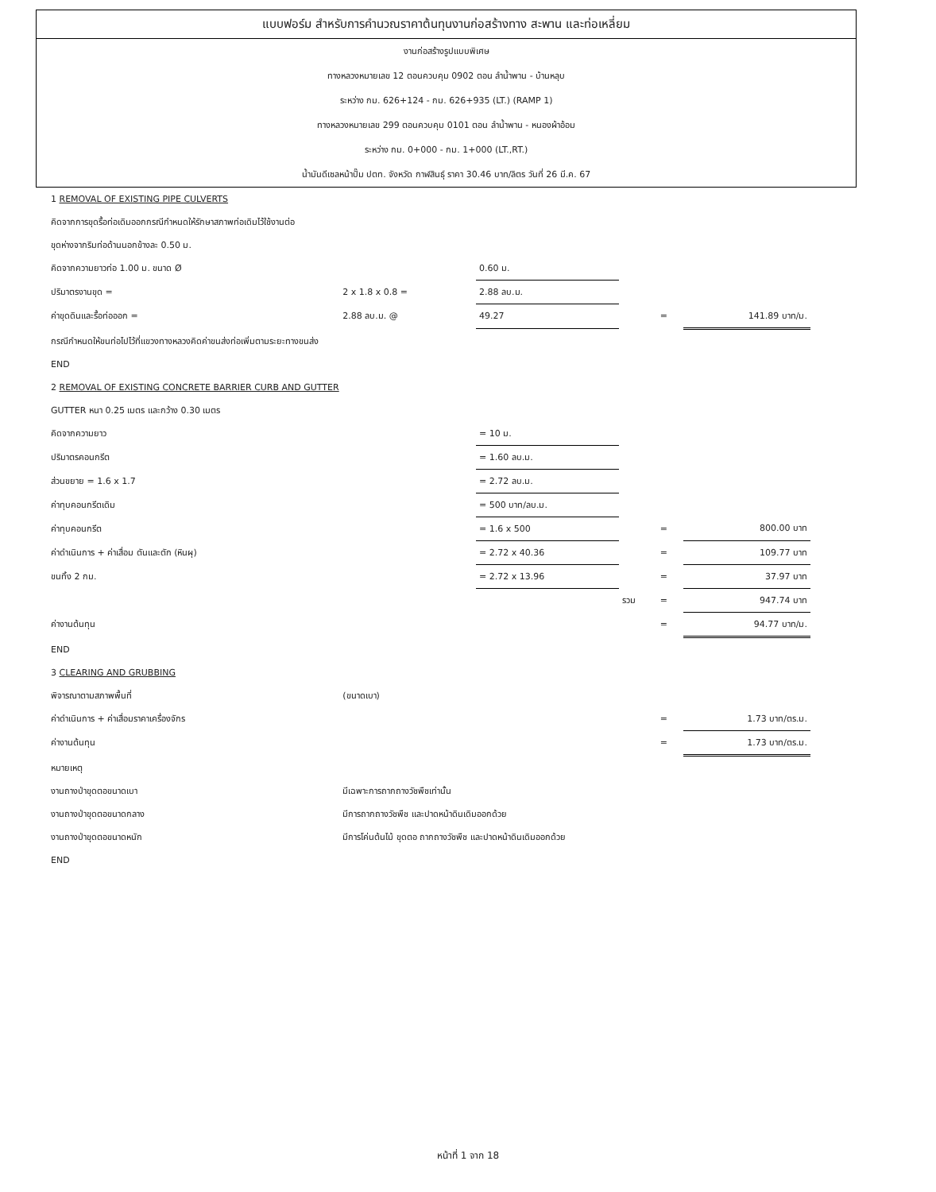แบบฟอร์ม สำหรับการคำนวณราคาต้นทุนงานก่อสร้างทาง สะพาน และท่อเหลี่ยม
งานก่อสร้างรูปแบบพิเศษ
ทางหลวงหมายเลข 12 ตอนควบคุม 0902 ตอน ลำน้ำพาน - บ้านหลุบ
ระหว่าง กม. 626+124 - กม. 626+935 (LT.) (RAMP 1)
ทางหลวงหมายเลข 299 ตอนควบคุม 0101 ตอน ลำน้ำพาน - หนองผ้าอ้อม
ระหว่าง กม. 0+000 - กม. 1+000 (LT.,RT.)
น้ำมันดีเซลหน้าปั๊ม ปตท. จังหวัด กาฬสินธุ์ ราคา 30.46 บาท/ลิตร วันที่ 26 มี.ค. 67
| 1 REMOVAL OF EXISTING PIPE CULVERTS | | | | | |
| คิดจากการขุดรื้อท่อเดิมออกกรณีกำหนดให้รักษาสภาพท่อเดิมไว้ใช้งานต่อ | | | | | |
| ขุดห่างจากริมท่อด้านนอกข้างละ 0.50 ม. | | | | | |
| คิดจากความยาวท่อ 1.00 ม. ขนาด Ø | | 0.60 ม. | | | |
| ปริมาตรงานขุด = | 2 x 1.8 x 0.8 = | 2.88 ลบ.ม. | | | |
| ค่าขุดดินและรื้อท่อออก = | 2.88 ลบ.ม. @ | 49.27 | | = | 141.89 บาท/ม. |
| กรณีกำหนดให้ขนท่อไปไว้ที่แขวงทางหลวงคิดค่าขนส่งท่อเพิ่มตามระยะทางขนส่ง | | | | | |
| END | | | | | |
| 2 REMOVAL OF EXISTING CONCRETE BARRIER CURB AND GUTTER | | | | | |
| GUTTER หนา 0.25 เมตร และกว้าง 0.30 เมตร | | | | | |
| คิดจากความยาว | | = 10 ม. | | | |
| ปริมาตรคอนกรีต | | = 1.60 ลบ.ม. | | | |
| ส่วนขยาย = 1.6 x 1.7 | | = 2.72 ลบ.ม. | | | |
| ค่าทุบคอนกรีตเดิม | | = 500 บาท/ลบ.ม. | | | |
| ค่าทุบคอนกรีต | | = 1.6 x 500 | | = | 800.00 บาท |
| ค่าดำเนินการ + ค่าเสื่อม ตันและตัก (หินผุ) | | = 2.72 x 40.36 | | = | 109.77 บาท |
| ขนทิ้ง 2 กม. | | = 2.72 x 13.96 | | = | 37.97 บาท |
| | | | รวม | = | 947.74 บาท |
| ค่างานต้นทุน | | | | = | 94.77 บาท/ม. |
| END | | | | | |
| 3 CLEARING AND GRUBBING | | | | | |
| พิจารณาตามสภาพพื้นที่ | (ขนาดเบา) | | | | |
| ค่าดำเนินการ + ค่าเสื่อมราคาเครื่องจักร | | | | = | 1.73 บาท/ตร.ม. |
| ค่างานต้นทุน | | | | = | 1.73 บาท/ตร.ม. |
| หมายเหตุ | | | | | |
| งานถางป่าขุดตอขนาดเบา | มีเฉพาะการถากถางวัชพืชเท่านั้น | | | | |
| งานถางป่าขุดตอขนาดกลาง | มีการถากถางวัชพืช และปาดหน้าดินเดิมออกด้วย | | | | |
| งานถางป่าขุดตอขนาดหนัก | มีการโค่นต้นไม้ ขุดตอ ถากถางวัชพืช และปาดหน้าดินเดิมออกด้วย | | | | |
| END | | | | | |
หน้าที่ 1 จาก 18